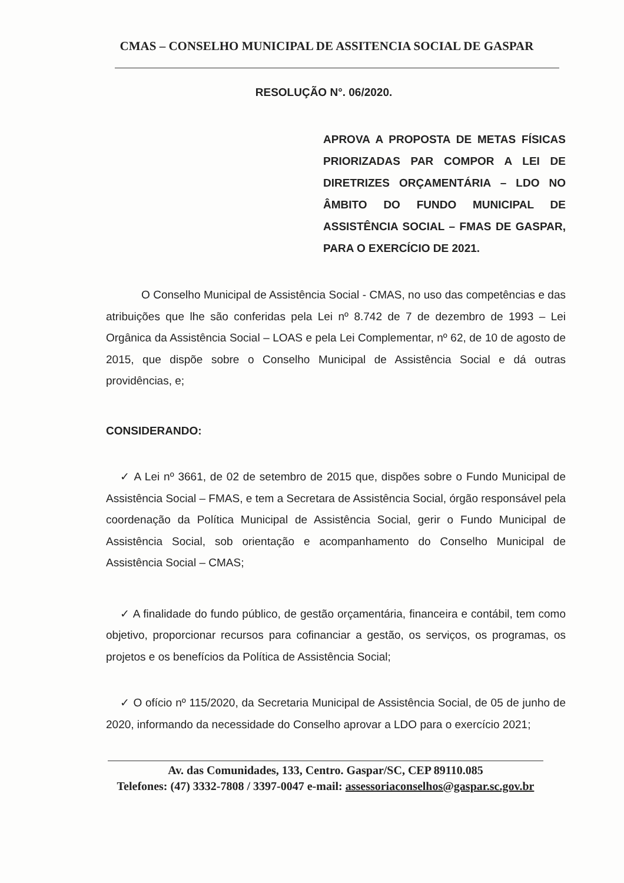CMAS – CONSELHO MUNICIPAL DE ASSITENCIA SOCIAL DE GASPAR
RESOLUÇÃO N°. 06/2020.
APROVA A PROPOSTA DE METAS FÍSICAS PRIORIZADAS PAR COMPOR A LEI DE DIRETRIZES ORÇAMENTÁRIA – LDO NO ÂMBITO DO FUNDO MUNICIPAL DE ASSISTÊNCIA SOCIAL – FMAS DE GASPAR, PARA O EXERCÍCIO DE 2021.
O Conselho Municipal de Assistência Social - CMAS, no uso das competências e das atribuições que lhe são conferidas pela Lei nº 8.742 de 7 de dezembro de 1993 – Lei Orgânica da Assistência Social – LOAS e pela Lei Complementar, nº 62, de 10 de agosto de 2015, que dispõe sobre o Conselho Municipal de Assistência Social e dá outras providências, e;
CONSIDERANDO:
✓ A Lei nº 3661, de 02 de setembro de 2015 que, dispões sobre o Fundo Municipal de Assistência Social – FMAS, e tem a Secretara de Assistência Social, órgão responsável pela coordenação da Política Municipal de Assistência Social, gerir o Fundo Municipal de Assistência Social, sob orientação e acompanhamento do Conselho Municipal de Assistência Social – CMAS;
✓ A finalidade do fundo público, de gestão orçamentária, financeira e contábil, tem como objetivo, proporcionar recursos para cofinanciar a gestão, os serviços, os programas, os projetos e os benefícios da Política de Assistência Social;
✓ O ofício nº 115/2020, da Secretaria Municipal de Assistência Social, de 05 de junho de 2020, informando da necessidade do Conselho aprovar a LDO para o exercício 2021;
Av. das Comunidades, 133, Centro. Gaspar/SC, CEP 89110.085
Telefones: (47) 3332-7808 / 3397-0047 e-mail: assessoriaconselhos@gaspar.sc.gov.br